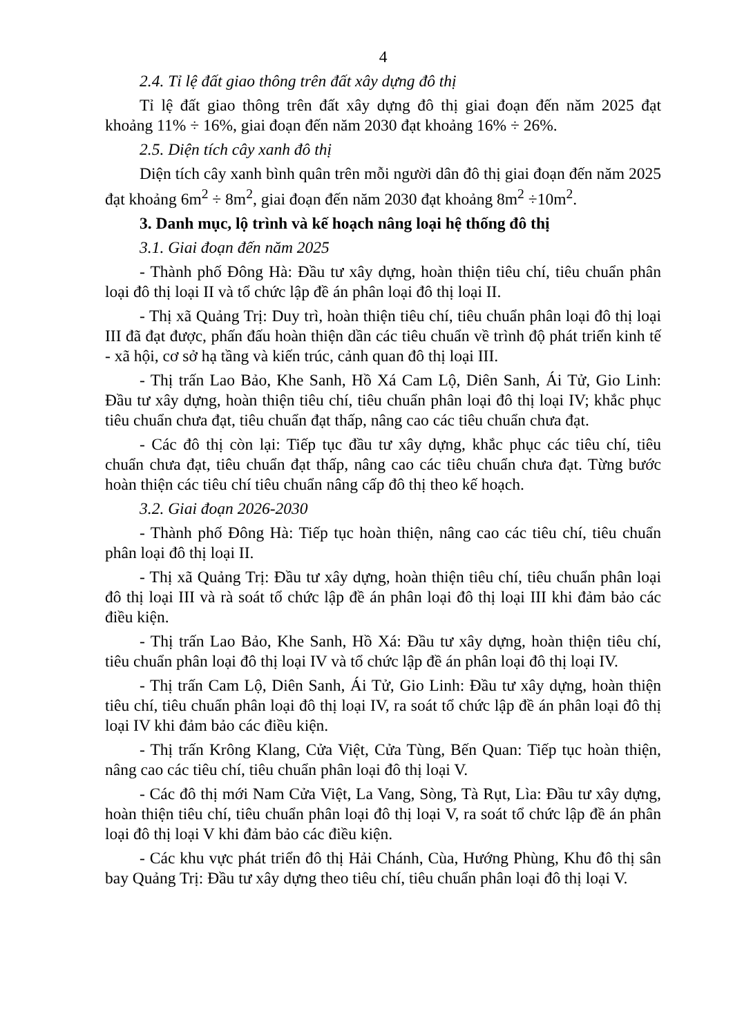4
2.4. Tỉ lệ đất giao thông trên đất xây dựng đô thị
Tỉ lệ đất giao thông trên đất xây dựng đô thị giai đoạn đến năm 2025 đạt khoảng 11% ÷ 16%, giai đoạn đến năm 2030 đạt khoảng 16% ÷ 26%.
2.5. Diện tích cây xanh đô thị
Diện tích cây xanh bình quân trên mỗi người dân đô thị giai đoạn đến năm 2025 đạt khoảng 6m<sup>2</sup> ÷ 8m<sup>2</sup>, giai đoạn đến năm 2030 đạt khoảng 8m<sup>2</sup> ÷10m<sup>2</sup>.
3. Danh mục, lộ trình và kế hoạch nâng loại hệ thống đô thị
3.1. Giai đoạn đến năm 2025
- Thành phố Đông Hà: Đầu tư xây dựng, hoàn thiện tiêu chí, tiêu chuẩn phân loại đô thị loại II và tổ chức lập đề án phân loại đô thị loại II.
- Thị xã Quảng Trị: Duy trì, hoàn thiện tiêu chí, tiêu chuẩn phân loại đô thị loại III đã đạt được, phấn đấu hoàn thiện dần các tiêu chuẩn về trình độ phát triển kinh tế - xã hội, cơ sở hạ tầng và kiến trúc, cảnh quan đô thị loại III.
- Thị trấn Lao Bảo, Khe Sanh, Hồ Xá Cam Lộ, Diên Sanh, Ái Tử, Gio Linh: Đầu tư xây dựng, hoàn thiện tiêu chí, tiêu chuẩn phân loại đô thị loại IV; khắc phục tiêu chuẩn chưa đạt, tiêu chuẩn đạt thấp, nâng cao các tiêu chuẩn chưa đạt.
- Các đô thị còn lại: Tiếp tục đầu tư xây dựng, khắc phục các tiêu chí, tiêu chuẩn chưa đạt, tiêu chuẩn đạt thấp, nâng cao các tiêu chuẩn chưa đạt. Từng bước hoàn thiện các tiêu chí tiêu chuẩn nâng cấp đô thị theo kế hoạch.
3.2. Giai đoạn 2026-2030
- Thành phố Đông Hà: Tiếp tục hoàn thiện, nâng cao các tiêu chí, tiêu chuẩn phân loại đô thị loại II.
- Thị xã Quảng Trị: Đầu tư xây dựng, hoàn thiện tiêu chí, tiêu chuẩn phân loại đô thị loại III và rà soát tổ chức lập đề án phân loại đô thị loại III khi đảm bảo các điều kiện.
- Thị trấn Lao Bảo, Khe Sanh, Hồ Xá: Đầu tư xây dựng, hoàn thiện tiêu chí, tiêu chuẩn phân loại đô thị loại IV và tổ chức lập đề án phân loại đô thị loại IV.
- Thị trấn Cam Lộ, Diên Sanh, Ái Tử, Gio Linh: Đầu tư xây dựng, hoàn thiện tiêu chí, tiêu chuẩn phân loại đô thị loại IV, ra soát tổ chức lập đề án phân loại đô thị loại IV khi đảm bảo các điều kiện.
- Thị trấn Krông Klang, Cửa Việt, Cửa Tùng, Bến Quan: Tiếp tục hoàn thiện, nâng cao các tiêu chí, tiêu chuẩn phân loại đô thị loại V.
- Các đô thị mới Nam Cửa Việt, La Vang, Sòng, Tà Rụt, Lìa: Đầu tư xây dựng, hoàn thiện tiêu chí, tiêu chuẩn phân loại đô thị loại V, ra soát tổ chức lập đề án phân loại đô thị loại V khi đảm bảo các điều kiện.
- Các khu vực phát triển đô thị Hải Chánh, Cùa, Hướng Phùng, Khu đô thị sân bay Quảng Trị: Đầu tư xây dựng theo tiêu chí, tiêu chuẩn phân loại đô thị loại V.